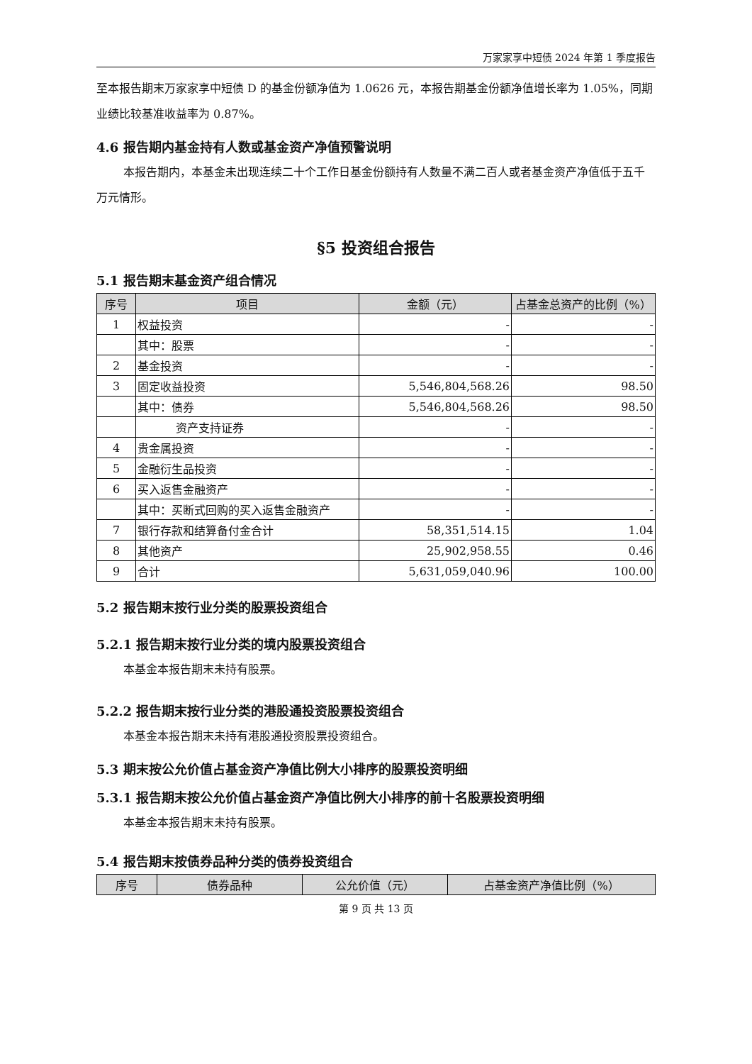万家家享中短债 2024 年第 1 季度报告
至本报告期末万家家享中短债 D 的基金份额净值为 1.0626 元，本报告期基金份额净值增长率为 1.05%，同期业绩比较基准收益率为 0.87%。
4.6 报告期内基金持有人数或基金资产净值预警说明
本报告期内，本基金未出现连续二十个工作日基金份额持有人数量不满二百人或者基金资产净值低于五千万元情形。
§5 投资组合报告
5.1 报告期末基金资产组合情况
| 序号 | 项目 | 金额（元） | 占基金总资产的比例（%） |
| --- | --- | --- | --- |
| 1 | 权益投资 | - | - |
| | 其中：股票 | - | - |
| 2 | 基金投资 | - | - |
| 3 | 固定收益投资 | 5,546,804,568.26 | 98.50 |
| | 其中：债券 | 5,546,804,568.26 | 98.50 |
| | 资产支持证券 | - | - |
| 4 | 贵金属投资 | - | - |
| 5 | 金融衍生品投资 | - | - |
| 6 | 买入返售金融资产 | - | - |
| | 其中：买断式回购的买入返售金融资产 | - | - |
| 7 | 银行存款和结算备付金合计 | 58,351,514.15 | 1.04 |
| 8 | 其他资产 | 25,902,958.55 | 0.46 |
| 9 | 合计 | 5,631,059,040.96 | 100.00 |
5.2 报告期末按行业分类的股票投资组合
5.2.1 报告期末按行业分类的境内股票投资组合
本基金本报告期末未持有股票。
5.2.2 报告期末按行业分类的港股通投资股票投资组合
本基金本报告期末未持有港股通投资股票投资组合。
5.3 期末按公允价值占基金资产净值比例大小排序的股票投资明细
5.3.1 报告期末按公允价值占基金资产净值比例大小排序的前十名股票投资明细
本基金本报告期末未持有股票。
5.4 报告期末按债券品种分类的债券投资组合
| 序号 | 债券品种 | 公允价值（元） | 占基金资产净值比例（%） |
| --- | --- | --- | --- |
第 9 页 共 13 页